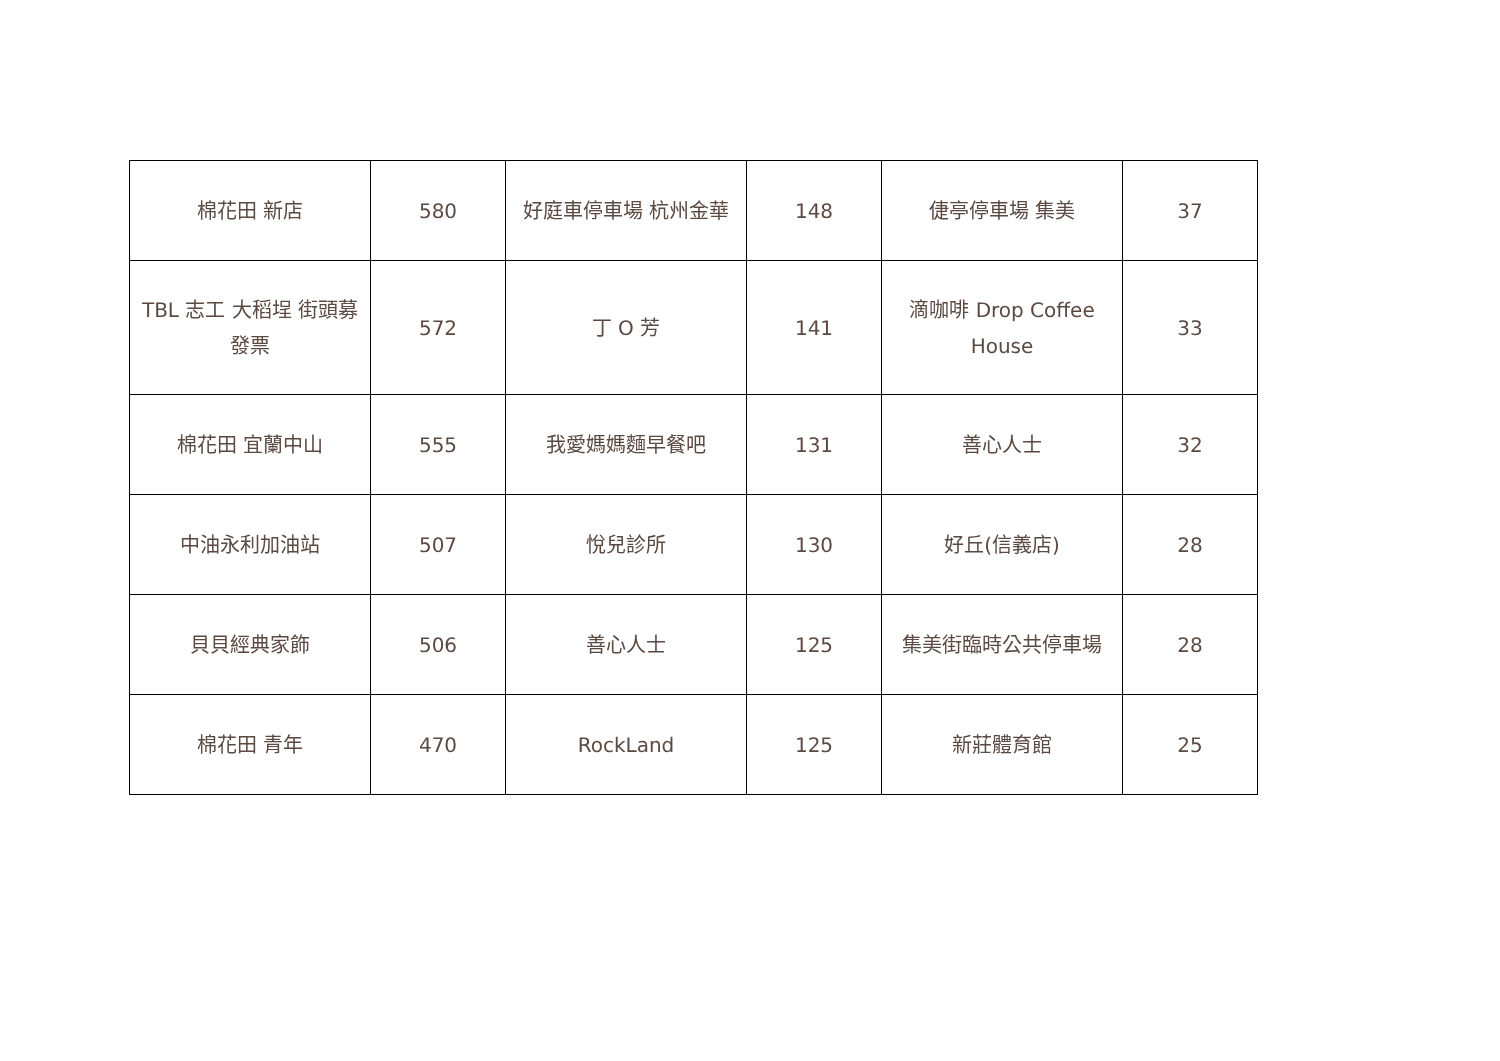| 棉花田 新店 | 580 | 好庭車停車場 杭州金華 | 148 | 倢亭停車場 集美 | 37 |
| TBL 志工 大稻埕 街頭募發票 | 572 | 丁 O 芳 | 141 | 滴咖啡 Drop Coffee House | 33 |
| 棉花田 宜蘭中山 | 555 | 我愛媽媽麵早餐吧 | 131 | 善心人士 | 32 |
| 中油永利加油站 | 507 | 悅兒診所 | 130 | 好丘(信義店) | 28 |
| 貝貝經典家飾 | 506 | 善心人士 | 125 | 集美街臨時公共停車場 | 28 |
| 棉花田 青年 | 470 | RockLand | 125 | 新莊體育館 | 25 |